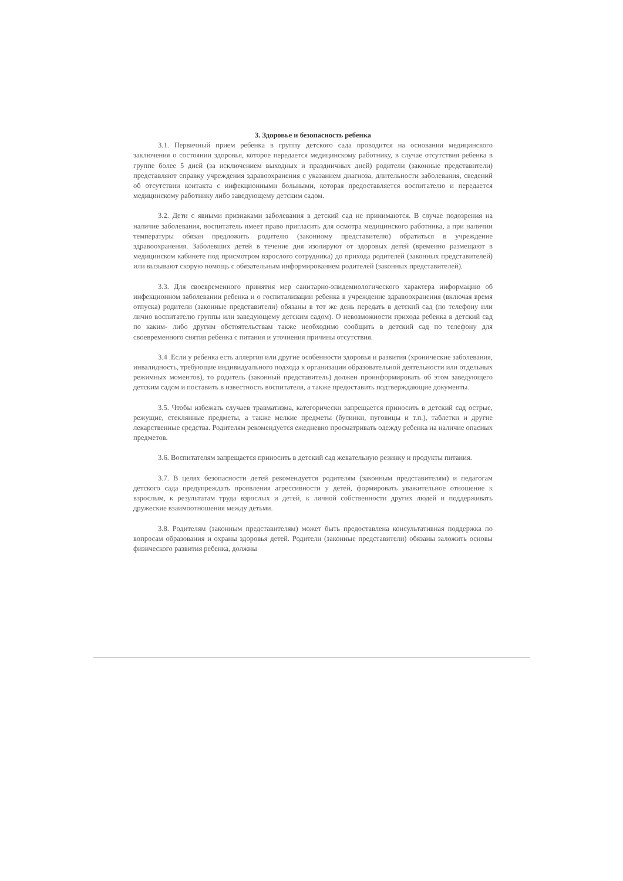3. Здоровье и безопасность ребенка
3.1. Первичный прием ребенка в группу детского сада проводится на основании медицинского заключения о состоянии здоровья, которое передается медицинскому работнику, в случае отсутствия ребенка в группе более 5 дней (за исключением выходных и праздничных дней) родители (законные представители) представляют справку учреждения здравоохранения с указанием диагноза, длительности заболевания, сведений об отсутствии контакта с инфекционными больными, которая предоставляется воспитателю и передается медицинскому работнику либо заведующему детским садом.
3.2. Дети с явными признаками заболевания в детский сад не принимаются. В случае подозрения на наличие заболевания, воспитатель имеет право пригласить для осмотра медицинского работника, а при наличии температуры обязан предложить родителю (законному представителю) обратиться в учреждение здравоохранения. Заболевших детей в течение дня изолируют от здоровых детей (временно размещают в медицинском кабинете под присмотром взрослого сотрудника) до прихода родителей (законных представителей) или вызывают скорую помощь с обязательным информированием родителей (законных представителей).
3.3. Для своевременного принятия мер санитарно-эпидемиологического характера информацию об инфекционном заболевании ребенка и о госпитализации ребенка в учреждение здравоохранения (включая время отпуска) родители (законные представители) обязаны в тот же день передать в детский сад (по телефону или лично воспитателю группы или заведующему детским садом). О невозможности прихода ребенка в детский сад по каким- либо другим обстоятельствам также необходимо сообщить в детский сад по телефону для своевременного снятия ребенка с питания и уточнения причины отсутствия.
3.4 .Если у ребенка есть аллергия или другие особенности здоровья и развития (хронические заболевания, инвалидность, требующие индивидуального подхода к организации образовательной деятельности или отдельных режимных моментов), то родитель (законный представитель) должен проинформировать об этом заведующего детским садом и поставить в известность воспитателя, а также предоставить подтверждающие документы.
3.5. Чтобы избежать случаев травматизма, категорически запрещается приносить в детский сад острые, режущие, стеклянные предметы, а также мелкие предметы (бусинки, пуговицы и т.п.), таблетки и другие лекарственные средства. Родителям рекомендуется ежедневно просматривать одежду ребенка на наличие опасных предметов.
3.6. Воспитателям запрещается приносить в детский сад жевательную резинку и продукты питания.
3.7. В целях безопасности детей рекомендуется родителям (законным представителям) и педагогам детского сада предупреждать проявления агрессивности у детей, формировать уважительное отношение к взрослым, к результатам труда взрослых и детей, к личной собственности других людей и поддерживать дружеские взаимоотношения между детьми.
3.8. Родителям (законным представителям) может быть предоставлена консультативная поддержка по вопросам образования и охраны здоровья детей. Родители (законные представители) обязаны заложить основы физического развития ребенка, должны